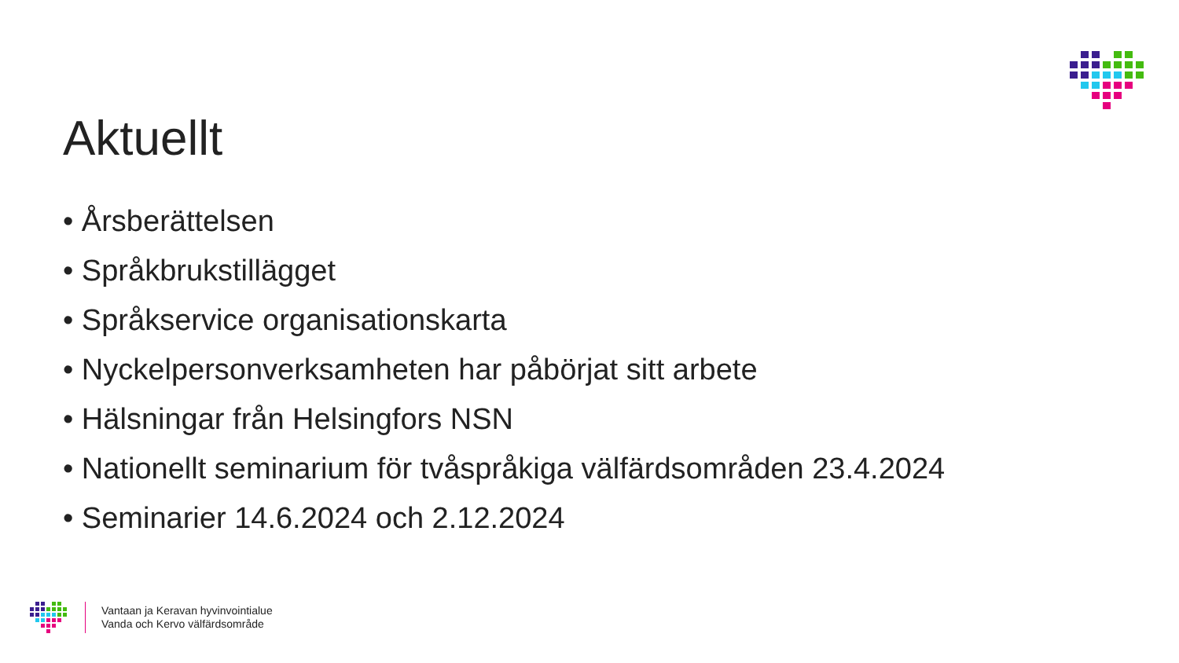Aktuellt
• Årsberättelsen
• Språkbrukstillägget
• Språkservice organisationskarta
• Nyckelpersonverksamheten har påbörjat sitt arbete
• Hälsningar från Helsingfors NSN
• Nationellt seminarium för tvåspråkiga välfärdsområden 23.4.2024
• Seminarier 14.6.2024 och 2.12.2024
Vantaan ja Keravan hyvinvointialue
Vanda och Kervo välfärdsområde